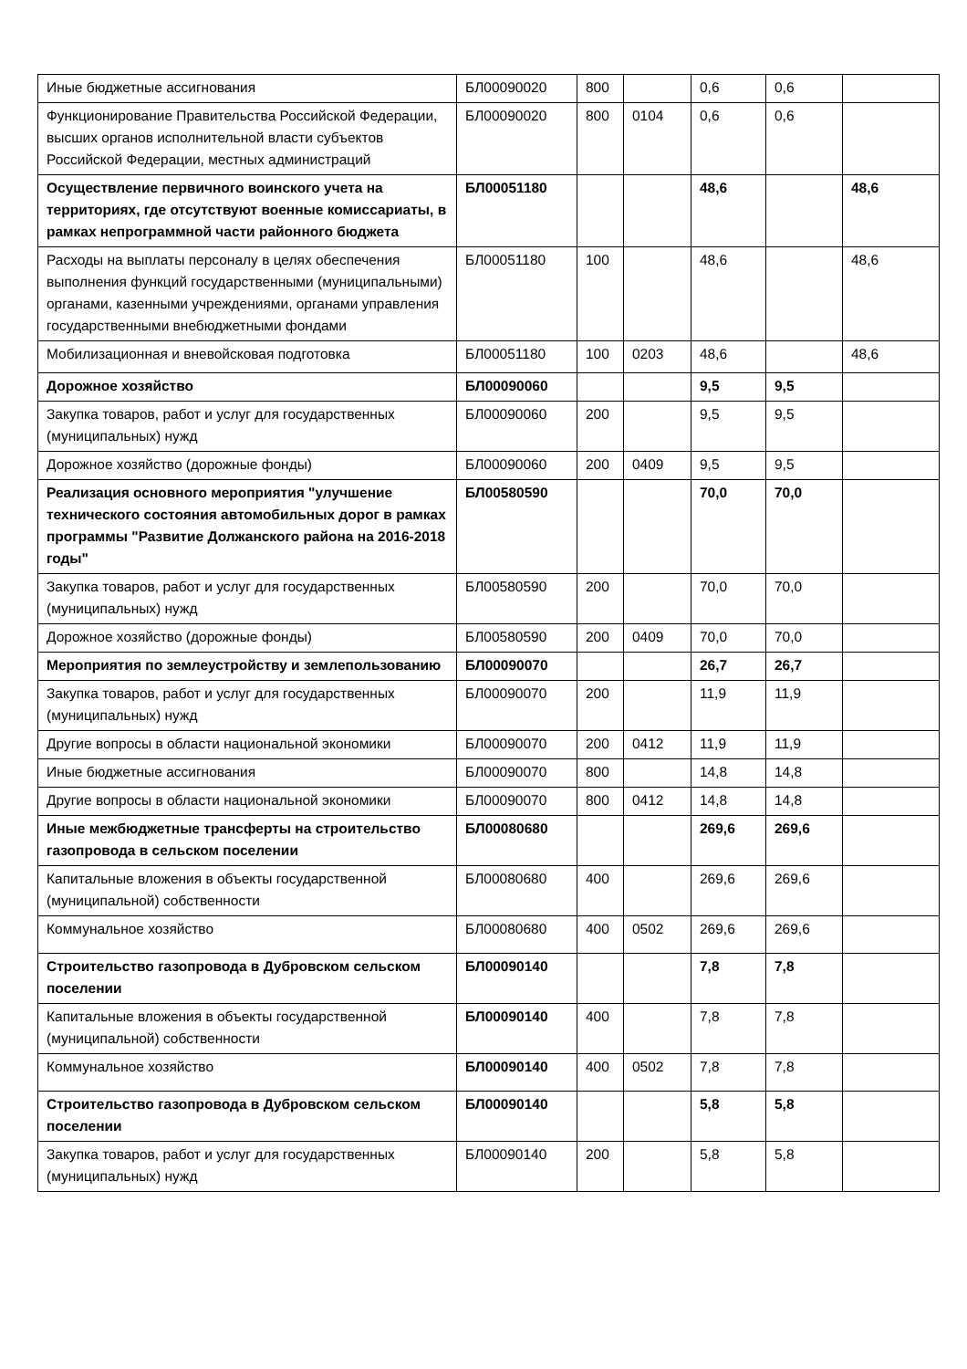| Иные бюджетные ассигнования | БЛ00090020 | 800 | | 0,6 | 0,6 | |
| Функционирование Правительства Российской Федерации, высших органов исполнительной власти субъектов Российской Федерации, местных администраций | БЛ00090020 | 800 | 0104 | 0,6 | 0,6 | |
| Осуществление первичного воинского учета на территориях, где отсутствуют военные комиссариаты, в рамках непрограммной части районного бюджета | БЛ00051180 | | | 48,6 | | 48,6 |
| Расходы на выплаты персоналу в целях обеспечения выполнения функций государственными (муниципальными) органами, казенными учреждениями, органами управления государственными внебюджетными фондами | БЛ00051180 | 100 | | 48,6 | | 48,6 |
| Мобилизационная и вневойсковая подготовка | БЛ00051180 | 100 | 0203 | 48,6 | | 48,6 |
| Дорожное хозяйство | БЛ00090060 | | | 9,5 | 9,5 | |
| Закупка товаров, работ и услуг для государственных (муниципальных) нужд | БЛ00090060 | 200 | | 9,5 | 9,5 | |
| Дорожное хозяйство (дорожные фонды) | БЛ00090060 | 200 | 0409 | 9,5 | 9,5 | |
| Реализация основного мероприятия "улучшение технического состояния автомобильных дорог в рамках программы "Развитие Должанского района на 2016-2018 годы" | БЛ00580590 | | | 70,0 | 70,0 | |
| Закупка товаров, работ и услуг для государственных (муниципальных) нужд | БЛ00580590 | 200 | | 70,0 | 70,0 | |
| Дорожное хозяйство (дорожные фонды) | БЛ00580590 | 200 | 0409 | 70,0 | 70,0 | |
| Мероприятия по землеустройству и землепользованию | БЛ00090070 | | | 26,7 | 26,7 | |
| Закупка товаров, работ и услуг для государственных (муниципальных) нужд | БЛ00090070 | 200 | | 11,9 | 11,9 | |
| Другие вопросы в области национальной экономики | БЛ00090070 | 200 | 0412 | 11,9 | 11,9 | |
| Иные бюджетные ассигнования | БЛ00090070 | 800 | | 14,8 | 14,8 | |
| Другие вопросы в области национальной экономики | БЛ00090070 | 800 | 0412 | 14,8 | 14,8 | |
| Иные межбюджетные трансферты на строительство газопровода в сельском поселении | БЛ00080680 | | | 269,6 | 269,6 | |
| Капитальные вложения в объекты государственной (муниципальной) собственности | БЛ00080680 | 400 | | 269,6 | 269,6 | |
| Коммунальное хозяйство | БЛ00080680 | 400 | 0502 | 269,6 | 269,6 | |
| Строительство газопровода в Дубровском сельском поселении | БЛ00090140 | | | 7,8 | 7,8 | |
| Капитальные вложения в объекты государственной (муниципальной) собственности | БЛ00090140 | 400 | | 7,8 | 7,8 | |
| Коммунальное хозяйство | БЛ00090140 | 400 | 0502 | 7,8 | 7,8 | |
| Строительство газопровода в Дубровском сельском поселении | БЛ00090140 | | | 5,8 | 5,8 | |
| Закупка товаров, работ и услуг для государственных (муниципальных) нужд | БЛ00090140 | 200 | | 5,8 | 5,8 | |